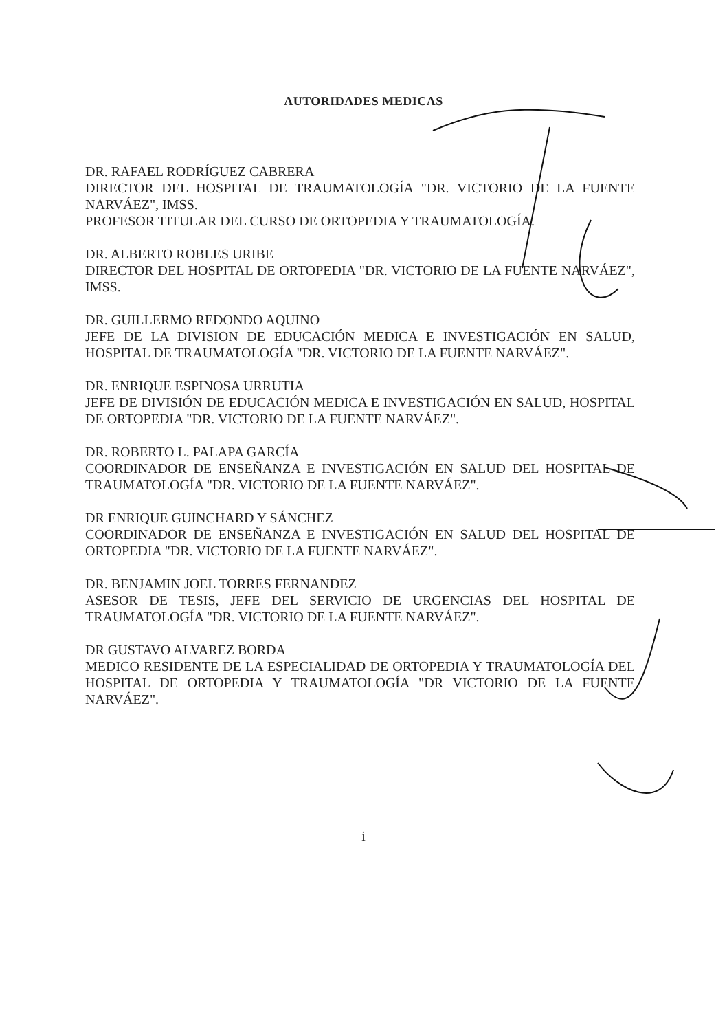AUTORIDADES MEDICAS
DR. RAFAEL RODRÍGUEZ CABRERA
DIRECTOR DEL HOSPITAL DE TRAUMATOLOGÍA "DR. VICTORIO DE LA FUENTE NARVÁEZ", IMSS.
PROFESOR TITULAR DEL CURSO DE ORTOPEDIA Y TRAUMATOLOGÍA.
DR. ALBERTO ROBLES URIBE
DIRECTOR DEL HOSPITAL DE ORTOPEDIA "DR. VICTORIO DE LA FUENTE NARVÁEZ", IMSS.
DR. GUILLERMO REDONDO AQUINO
JEFE DE LA DIVISION DE EDUCACIÓN MEDICA E INVESTIGACIÓN EN SALUD, HOSPITAL DE TRAUMATOLOGÍA "DR. VICTORIO DE LA FUENTE NARVÁEZ".
DR. ENRIQUE ESPINOSA URRUTIA
JEFE DE DIVISIÓN DE EDUCACIÓN MEDICA E INVESTIGACIÓN EN SALUD, HOSPITAL DE ORTOPEDIA "DR. VICTORIO DE LA FUENTE NARVÁEZ".
DR. ROBERTO L. PALAPA GARCÍA
COORDINADOR DE ENSEÑANZA E INVESTIGACIÓN EN SALUD DEL HOSPITAL DE TRAUMATOLOGÍA "DR. VICTORIO DE LA FUENTE NARVÁEZ".
DR ENRIQUE GUINCHARD Y SÁNCHEZ
COORDINADOR DE ENSEÑANZA E INVESTIGACIÓN EN SALUD DEL HOSPITAL DE ORTOPEDIA "DR. VICTORIO DE LA FUENTE NARVÁEZ".
DR. BENJAMIN JOEL TORRES FERNANDEZ
ASESOR DE TESIS, JEFE DEL SERVICIO DE URGENCIAS DEL HOSPITAL DE TRAUMATOLOGÍA "DR. VICTORIO DE LA FUENTE NARVÁEZ".
DR GUSTAVO ALVAREZ BORDA
MEDICO RESIDENTE DE LA ESPECIALIDAD DE ORTOPEDIA Y TRAUMATOLOGÍA DEL HOSPITAL DE ORTOPEDIA Y TRAUMATOLOGÍA "DR VICTORIO DE LA FUENTE NARVÁEZ".
i